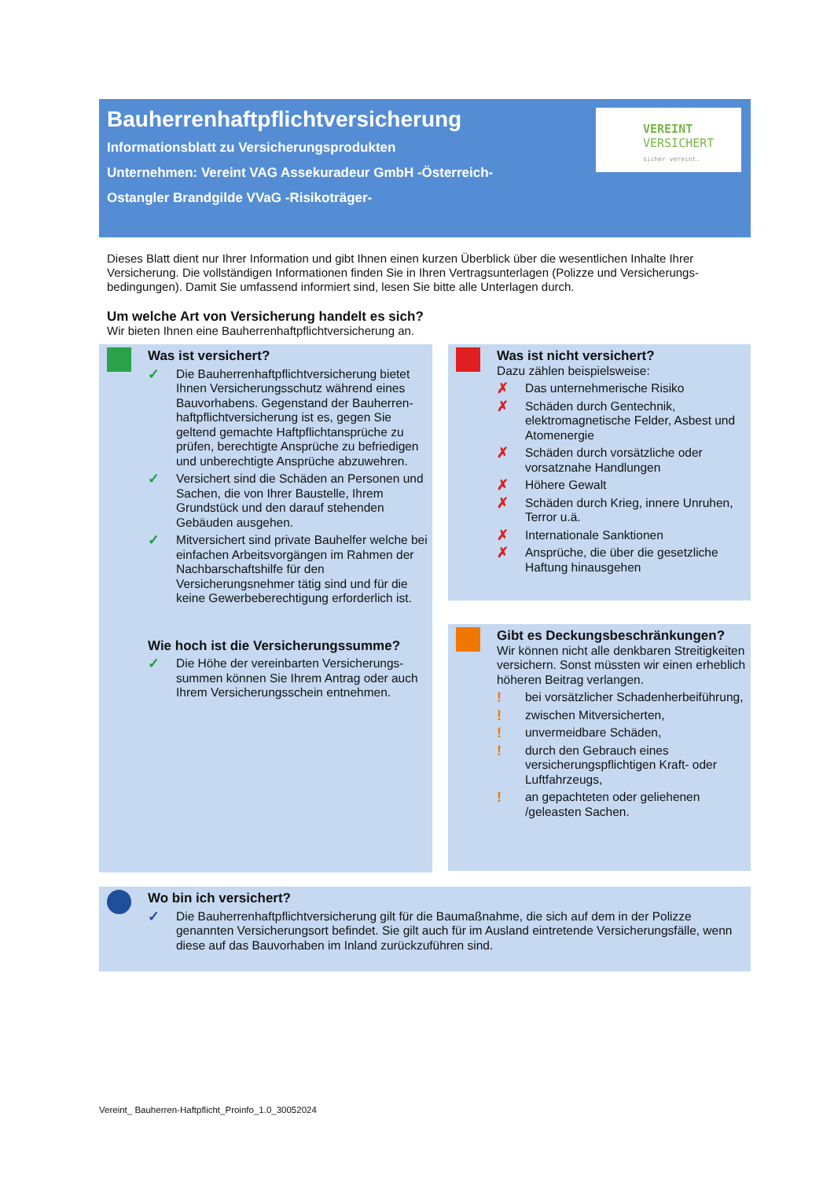Bauherrenhaftpflichtversicherung
Informationsblatt zu Versicherungsprodukten
Unternehmen: Vereint VAG Assekuradeur GmbH -Österreich-
Ostangler Brandgilde VVaG -Risikoträger-
VEREINT
VERSICHERT
sicher vereint.
Dieses Blatt dient nur Ihrer Information und gibt Ihnen einen kurzen Überblick über die wesentlichen Inhalte Ihrer Versicherung. Die vollständigen Informationen finden Sie in Ihren Vertragsunterlagen (Polizze und Versicherungs­bedingungen). Damit Sie umfassend informiert sind, lesen Sie bitte alle Unterlagen durch.
Um welche Art von Versicherung handelt es sich?
Wir bieten Ihnen eine Bauherrenhaftpflichtversicherung an.
Was ist versichert?
✓ Die Bauherrenhaftpflichtversicherung bietet Ihnen Versicherungsschutz während eines Bauvorhabens. Gegenstand der Bauherren­haftpflichtversicherung ist es, gegen Sie geltend gemachte Haftpflichtansprüche zu prüfen, berechtigte Ansprüche zu befriedigen und unberechtigte Ansprüche abzuwehren.
✓ Versichert sind die Schäden an Personen und Sachen, die von Ihrer Baustelle, Ihrem Grundstück und den darauf stehenden Gebäuden ausgehen.
✓ Mitversichert sind private Bauhelfer welche bei einfachen Arbeitsvorgängen im Rahmen der Nachbarschaftshilfe für den Versicherungsnehmer tätig sind und für die keine Gewerbeberechtigung erforderlich ist.
Wie hoch ist die Versicherungssumme?
✓ Die Höhe der vereinbarten Versicherungs­summen können Sie Ihrem Antrag oder auch Ihrem Versicherungsschein entnehmen.
Was ist nicht versichert?
Dazu zählen beispielsweise:
✗ Das unternehmerische Risiko
✗ Schäden durch Gentechnik, elektromagnetische Felder, Asbest und Atomenergie
✗ Schäden durch vorsätzliche oder vorsatznahe Handlungen
✗ Höhere Gewalt
✗ Schäden durch Krieg, innere Unruhen, Terror u.ä.
✗ Internationale Sanktionen
✗ Ansprüche, die über die gesetzliche Haftung hinausgehen
Gibt es Deckungsbeschränkungen?
Wir können nicht alle denkbaren Streitig­keiten versichern. Sonst müssten wir einen erheblich höheren Beitrag verlangen.
! bei vorsätzlicher Schadenherbeiführung,
! zwischen Mitversicherten,
! unvermeidbare Schäden,
! durch den Gebrauch eines versicherungspflichtigen Kraft- oder Luftfahrzeugs,
! an gepachteten oder geliehenen /geleasten Sachen.
Wo bin ich versichert?
✓ Die Bauherrenhaftpflichtversicherung gilt für die Baumaßnahme, die sich auf dem in der Polizze genannten Versicherungsort befindet. Sie gilt auch für im Ausland eintretende Versicherungsfälle, wenn diese auf das Bauvorhaben im Inland zurückzuführen sind.
Vereint_ Bauherren-Haftpflicht_Proinfo_1.0_30052024